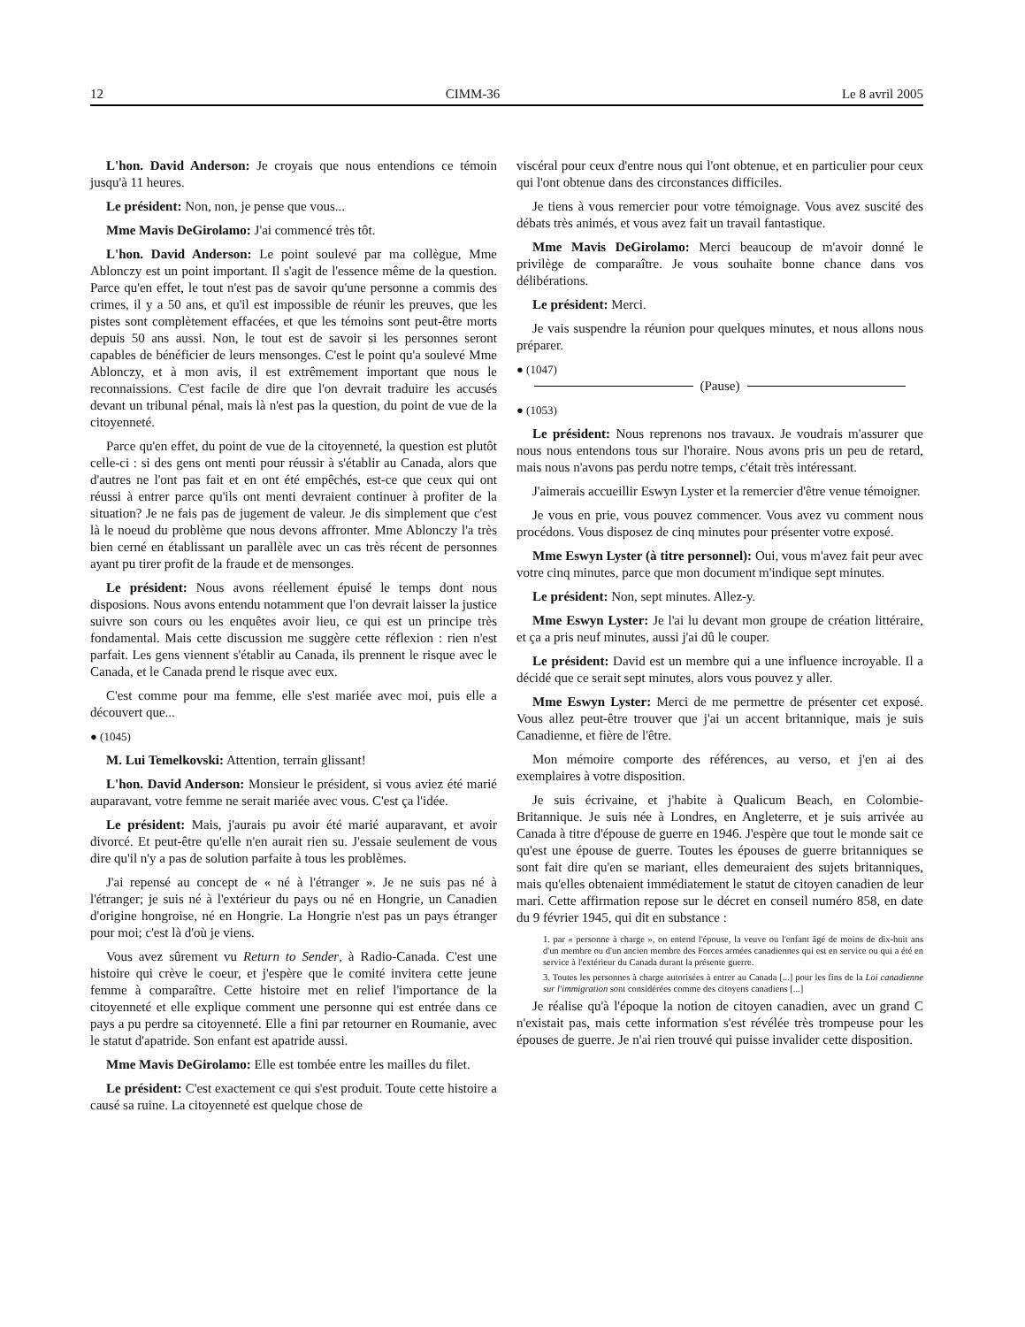12 CIMM-36 Le 8 avril 2005
L'hon. David Anderson: Je croyais que nous entendions ce témoin jusqu'à 11 heures.
Le président: Non, non, je pense que vous...
Mme Mavis DeGirolamo: J'ai commencé très tôt.
L'hon. David Anderson: Le point soulevé par ma collègue, Mme Ablonczy est un point important. Il s'agit de l'essence même de la question. Parce qu'en effet, le tout n'est pas de savoir qu'une personne a commis des crimes, il y a 50 ans, et qu'il est impossible de réunir les preuves, que les pistes sont complètement effacées, et que les témoins sont peut-être morts depuis 50 ans aussi. Non, le tout est de savoir si les personnes seront capables de bénéficier de leurs mensonges. C'est le point qu'a soulevé Mme Ablonczy, et à mon avis, il est extrêmement important que nous le reconnaissions. C'est facile de dire que l'on devrait traduire les accusés devant un tribunal pénal, mais là n'est pas la question, du point de vue de la citoyenneté.
Parce qu'en effet, du point de vue de la citoyenneté, la question est plutôt celle-ci : si des gens ont menti pour réussir à s'établir au Canada, alors que d'autres ne l'ont pas fait et en ont été empêchés, est-ce que ceux qui ont réussi à entrer parce qu'ils ont menti devraient continuer à profiter de la situation? Je ne fais pas de jugement de valeur. Je dis simplement que c'est là le noeud du problème que nous devons affronter. Mme Ablonczy l'a très bien cerné en établissant un parallèle avec un cas très récent de personnes ayant pu tirer profit de la fraude et de mensonges.
Le président: Nous avons réellement épuisé le temps dont nous disposions. Nous avons entendu notamment que l'on devrait laisser la justice suivre son cours ou les enquêtes avoir lieu, ce qui est un principe très fondamental. Mais cette discussion me suggère cette réflexion : rien n'est parfait. Les gens viennent s'établir au Canada, ils prennent le risque avec le Canada, et le Canada prend le risque avec eux.
C'est comme pour ma femme, elle s'est mariée avec moi, puis elle a découvert que...
● (1045)
M. Lui Temelkovski: Attention, terrain glissant!
L'hon. David Anderson: Monsieur le président, si vous aviez été marié auparavant, votre femme ne serait mariée avec vous. C'est ça l'idée.
Le président: Mais, j'aurais pu avoir été marié auparavant, et avoir divorcé. Et peut-être qu'elle n'en aurait rien su. J'essaie seulement de vous dire qu'il n'y a pas de solution parfaite à tous les problèmes.
J'ai repensé au concept de « né à l'étranger ». Je ne suis pas né à l'étranger; je suis né à l'extérieur du pays ou né en Hongrie, un Canadien d'origine hongroise, né en Hongrie. La Hongrie n'est pas un pays étranger pour moi; c'est là d'où je viens.
Vous avez sûrement vu Return to Sender, à Radio-Canada. C'est une histoire qui crève le coeur, et j'espère que le comité invitera cette jeune femme à comparaître. Cette histoire met en relief l'importance de la citoyenneté et elle explique comment une personne qui est entrée dans ce pays a pu perdre sa citoyenneté. Elle a fini par retourner en Roumanie, avec le statut d'apatride. Son enfant est apatride aussi.
Mme Mavis DeGirolamo: Elle est tombée entre les mailles du filet.
Le président: C'est exactement ce qui s'est produit. Toute cette histoire a causé sa ruine. La citoyenneté est quelque chose de
viscéral pour ceux d'entre nous qui l'ont obtenue, et en particulier pour ceux qui l'ont obtenue dans des circonstances difficiles.
Je tiens à vous remercier pour votre témoignage. Vous avez suscité des débats très animés, et vous avez fait un travail fantastique.
Mme Mavis DeGirolamo: Merci beaucoup de m'avoir donné le privilège de comparaître. Je vous souhaite bonne chance dans vos délibérations.
Le président: Merci.
Je vais suspendre la réunion pour quelques minutes, et nous allons nous préparer.
● (1047)
(Pause)
● (1053)
Le président: Nous reprenons nos travaux. Je voudrais m'assurer que nous nous entendons tous sur l'horaire. Nous avons pris un peu de retard, mais nous n'avons pas perdu notre temps, c'était très intéressant.
J'aimerais accueillir Eswyn Lyster et la remercier d'être venue témoigner.
Je vous en prie, vous pouvez commencer. Vous avez vu comment nous procédons. Vous disposez de cinq minutes pour présenter votre exposé.
Mme Eswyn Lyster (à titre personnel): Oui, vous m'avez fait peur avec votre cinq minutes, parce que mon document m'indique sept minutes.
Le président: Non, sept minutes. Allez-y.
Mme Eswyn Lyster: Je l'ai lu devant mon groupe de création littéraire, et ça a pris neuf minutes, aussi j'ai dû le couper.
Le président: David est un membre qui a une influence incroyable. Il a décidé que ce serait sept minutes, alors vous pouvez y aller.
Mme Eswyn Lyster: Merci de me permettre de présenter cet exposé. Vous allez peut-être trouver que j'ai un accent britannique, mais je suis Canadienne, et fière de l'être.
Mon mémoire comporte des références, au verso, et j'en ai des exemplaires à votre disposition.
Je suis écrivaine, et j'habite à Qualicum Beach, en Colombie-Britannique. Je suis née à Londres, en Angleterre, et je suis arrivée au Canada à titre d'épouse de guerre en 1946. J'espère que tout le monde sait ce qu'est une épouse de guerre. Toutes les épouses de guerre britanniques se sont fait dire qu'en se mariant, elles demeuraient des sujets britanniques, mais qu'elles obtenaient immédiatement le statut de citoyen canadien de leur mari. Cette affirmation repose sur le décret en conseil numéro 858, en date du 9 février 1945, qui dit en substance :
1. par « personne à charge », on entend l'épouse, la veuve ou l'enfant âgé de moins de dix-huit ans d'un membre ou d'un ancien membre des Forces armées canadiennes qui est en service ou qui a été en service à l'extérieur du Canada durant la présente guerre.
3. Toutes les personnes à charge autorisées à entrer au Canada [...] pour les fins de la Loi canadienne sur l'immigration sont considérées comme des citoyens canadiens [...]
Je réalise qu'à l'époque la notion de citoyen canadien, avec un grand C n'existait pas, mais cette information s'est révélée très trompeuse pour les épouses de guerre. Je n'ai rien trouvé qui puisse invalider cette disposition.